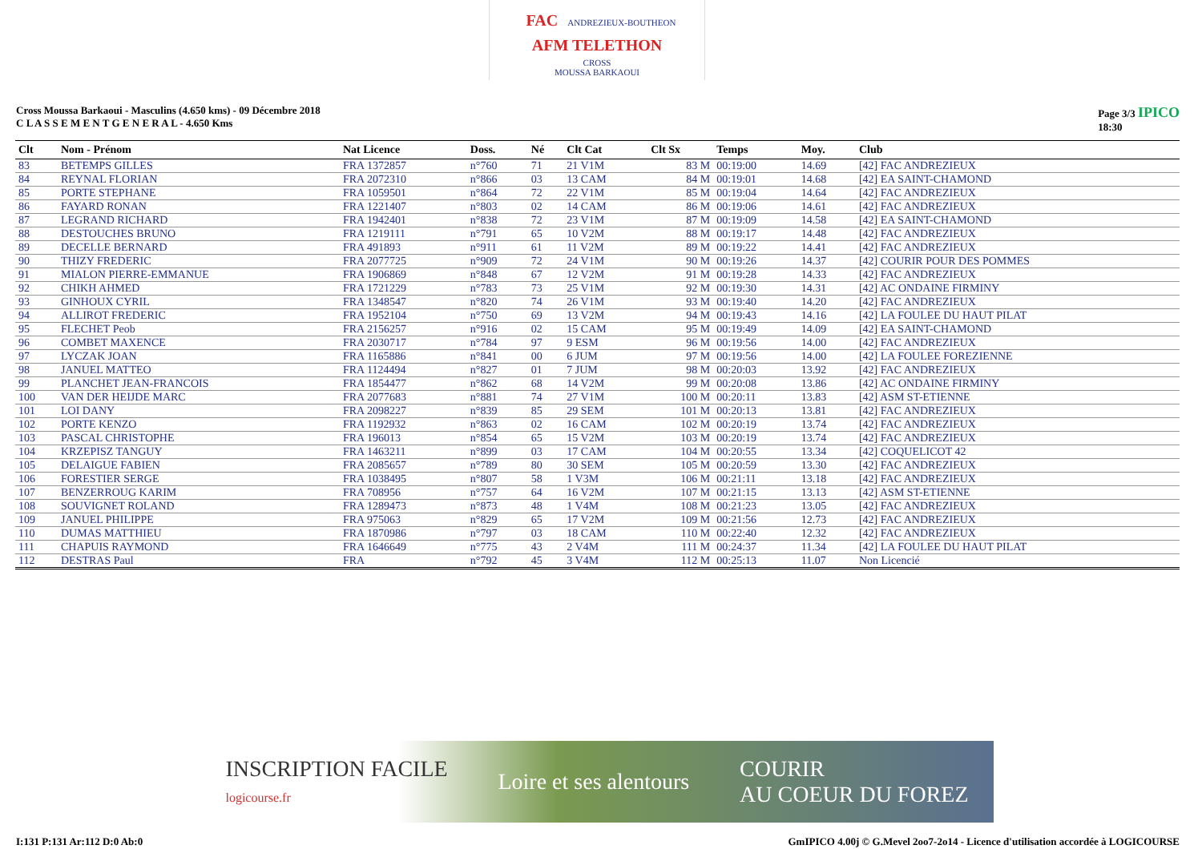FAC ANDREZIEUX-BOUTHEON AFM TELETHON
CROSS
MOUSSA BARKAOUI
Cross Moussa Barkaoui - Masculins (4.650 kms) - 09 Décembre 2018
C L A S S E M E N T G E N E R A L - 4.650 Kms
Page 3/3 IPICO
18:30
| Clt | Nom - Prénom | Nat Licence | Doss. | Né | Clt Cat | Clt Sx | Temps | Moy. | Club |
| --- | --- | --- | --- | --- | --- | --- | --- | --- | --- |
| 83 | BETEMPS GILLES | FRA 1372857 | n°760 | 71 | 21 V1M | 83 M | 00:19:00 | 14.69 | [42] FAC ANDREZIEUX |
| 84 | REYNAL FLORIAN | FRA 2072310 | n°866 | 03 | 13 CAM | 84 M | 00:19:01 | 14.68 | [42] EA SAINT-CHAMOND |
| 85 | PORTE STEPHANE | FRA 1059501 | n°864 | 72 | 22 V1M | 85 M | 00:19:04 | 14.64 | [42] FAC ANDREZIEUX |
| 86 | FAYARD RONAN | FRA 1221407 | n°803 | 02 | 14 CAM | 86 M | 00:19:06 | 14.61 | [42] FAC ANDREZIEUX |
| 87 | LEGRAND RICHARD | FRA 1942401 | n°838 | 72 | 23 V1M | 87 M | 00:19:09 | 14.58 | [42] EA SAINT-CHAMOND |
| 88 | DESTOUCHES BRUNO | FRA 1219111 | n°791 | 65 | 10 V2M | 88 M | 00:19:17 | 14.48 | [42] FAC ANDREZIEUX |
| 89 | DECELLE BERNARD | FRA 491893 | n°911 | 61 | 11 V2M | 89 M | 00:19:22 | 14.41 | [42] FAC ANDREZIEUX |
| 90 | THIZY FREDERIC | FRA 2077725 | n°909 | 72 | 24 V1M | 90 M | 00:19:26 | 14.37 | [42] COURIR POUR DES POMMES |
| 91 | MIALON PIERRE-EMMANUE | FRA 1906869 | n°848 | 67 | 12 V2M | 91 M | 00:19:28 | 14.33 | [42] FAC ANDREZIEUX |
| 92 | CHIKH AHMED | FRA 1721229 | n°783 | 73 | 25 V1M | 92 M | 00:19:30 | 14.31 | [42] AC ONDAINE FIRMINY |
| 93 | GINHOUX CYRIL | FRA 1348547 | n°820 | 74 | 26 V1M | 93 M | 00:19:40 | 14.20 | [42] FAC ANDREZIEUX |
| 94 | ALLIROT FREDERIC | FRA 1952104 | n°750 | 69 | 13 V2M | 94 M | 00:19:43 | 14.16 | [42] LA FOULEE DU HAUT PILAT |
| 95 | FLECHET Peob | FRA 2156257 | n°916 | 02 | 15 CAM | 95 M | 00:19:49 | 14.09 | [42] EA SAINT-CHAMOND |
| 96 | COMBET MAXENCE | FRA 2030717 | n°784 | 97 | 9 ESM | 96 M | 00:19:56 | 14.00 | [42] FAC ANDREZIEUX |
| 97 | LYCZAK JOAN | FRA 1165886 | n°841 | 00 | 6 JUM | 97 M | 00:19:56 | 14.00 | [42] LA FOULEE FOREZIENNE |
| 98 | JANUEL MATTEO | FRA 1124494 | n°827 | 01 | 7 JUM | 98 M | 00:20:03 | 13.92 | [42] FAC ANDREZIEUX |
| 99 | PLANCHET JEAN-FRANCOIS | FRA 1854477 | n°862 | 68 | 14 V2M | 99 M | 00:20:08 | 13.86 | [42] AC ONDAINE FIRMINY |
| 100 | VAN DER HEIJDE MARC | FRA 2077683 | n°881 | 74 | 27 V1M | 100 M | 00:20:11 | 13.83 | [42] ASM ST-ETIENNE |
| 101 | LOI DANY | FRA 2098227 | n°839 | 85 | 29 SEM | 101 M | 00:20:13 | 13.81 | [42] FAC ANDREZIEUX |
| 102 | PORTE KENZO | FRA 1192932 | n°863 | 02 | 16 CAM | 102 M | 00:20:19 | 13.74 | [42] FAC ANDREZIEUX |
| 103 | PASCAL CHRISTOPHE | FRA 196013 | n°854 | 65 | 15 V2M | 103 M | 00:20:19 | 13.74 | [42] FAC ANDREZIEUX |
| 104 | KRZEPISZ TANGUY | FRA 1463211 | n°899 | 03 | 17 CAM | 104 M | 00:20:55 | 13.34 | [42] COQUELICOT 42 |
| 105 | DELAIGUE FABIEN | FRA 2085657 | n°789 | 80 | 30 SEM | 105 M | 00:20:59 | 13.30 | [42] FAC ANDREZIEUX |
| 106 | FORESTIER SERGE | FRA 1038495 | n°807 | 58 | 1 V3M | 106 M | 00:21:11 | 13.18 | [42] FAC ANDREZIEUX |
| 107 | BENZERROUG KARIM | FRA 708956 | n°757 | 64 | 16 V2M | 107 M | 00:21:15 | 13.13 | [42] ASM ST-ETIENNE |
| 108 | SOUVIGNET ROLAND | FRA 1289473 | n°873 | 48 | 1 V4M | 108 M | 00:21:23 | 13.05 | [42] FAC ANDREZIEUX |
| 109 | JANUEL PHILIPPE | FRA 975063 | n°829 | 65 | 17 V2M | 109 M | 00:21:56 | 12.73 | [42] FAC ANDREZIEUX |
| 110 | DUMAS MATTHIEU | FRA 1870986 | n°797 | 03 | 18 CAM | 110 M | 00:22:40 | 12.32 | [42] FAC ANDREZIEUX |
| 111 | CHAPUIS RAYMOND | FRA 1646649 | n°775 | 43 | 2 V4M | 111 M | 00:24:37 | 11.34 | [42] LA FOULEE DU HAUT PILAT |
| 112 | DESTRAS Paul | FRA | n°792 | 45 | 3 V4M | 112 M | 00:25:13 | 11.07 | Non Licencié |
INSCRIPTION FACILE
logicourse.fr Loire et ses alentours COURIR
AU COEUR DU FOREZ
I:131 P:131 Ar:112 D:0 Ab:0 GmIPICO 4.00j © G.Mevel 2oo7-2o14 - Licence d'utilisation accordée à LOGICOURSE